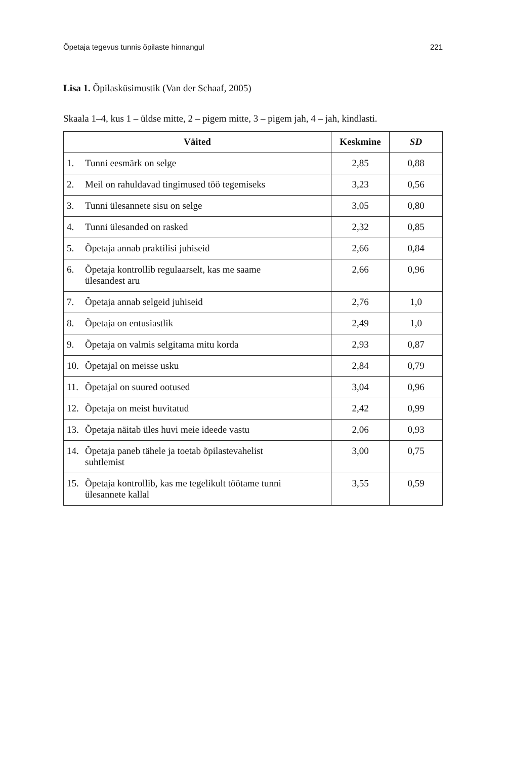Õpetaja tegevus tunnis õpilaste hinnangul 221
Lisa 1. Õpilasküsimustik (Van der Schaaf, 2005)
Skaala 1–4, kus 1 – üldse mitte, 2 – pigem mitte, 3 – pigem jah, 4 – jah, kindlasti.
| Väited | Keskmine | SD |
| --- | --- | --- |
| 1. Tunni eesmärk on selge | 2,85 | 0,88 |
| 2. Meil on rahuldavad tingimused töö tegemiseks | 3,23 | 0,56 |
| 3. Tunni ülesannete sisu on selge | 3,05 | 0,80 |
| 4. Tunni ülesanded on rasked | 2,32 | 0,85 |
| 5. Õpetaja annab praktilisi juhiseid | 2,66 | 0,84 |
| 6. Õpetaja kontrollib regulaarselt, kas me saame ülesandest aru | 2,66 | 0,96 |
| 7. Õpetaja annab selgeid juhiseid | 2,76 | 1,0 |
| 8. Õpetaja on entusiastlik | 2,49 | 1,0 |
| 9. Õpetaja on valmis selgitama mitu korda | 2,93 | 0,87 |
| 10. Õpetajal on meisse usku | 2,84 | 0,79 |
| 11. Õpetajal on suured ootused | 3,04 | 0,96 |
| 12. Õpetaja on meist huvitatud | 2,42 | 0,99 |
| 13. Õpetaja näitab üles huvi meie ideede vastu | 2,06 | 0,93 |
| 14. Õpetaja paneb tähele ja toetab õpilastevahelist suhtlemist | 3,00 | 0,75 |
| 15. Õpetaja kontrollib, kas me tegelikult töötame tunni ülesannete kallal | 3,55 | 0,59 |